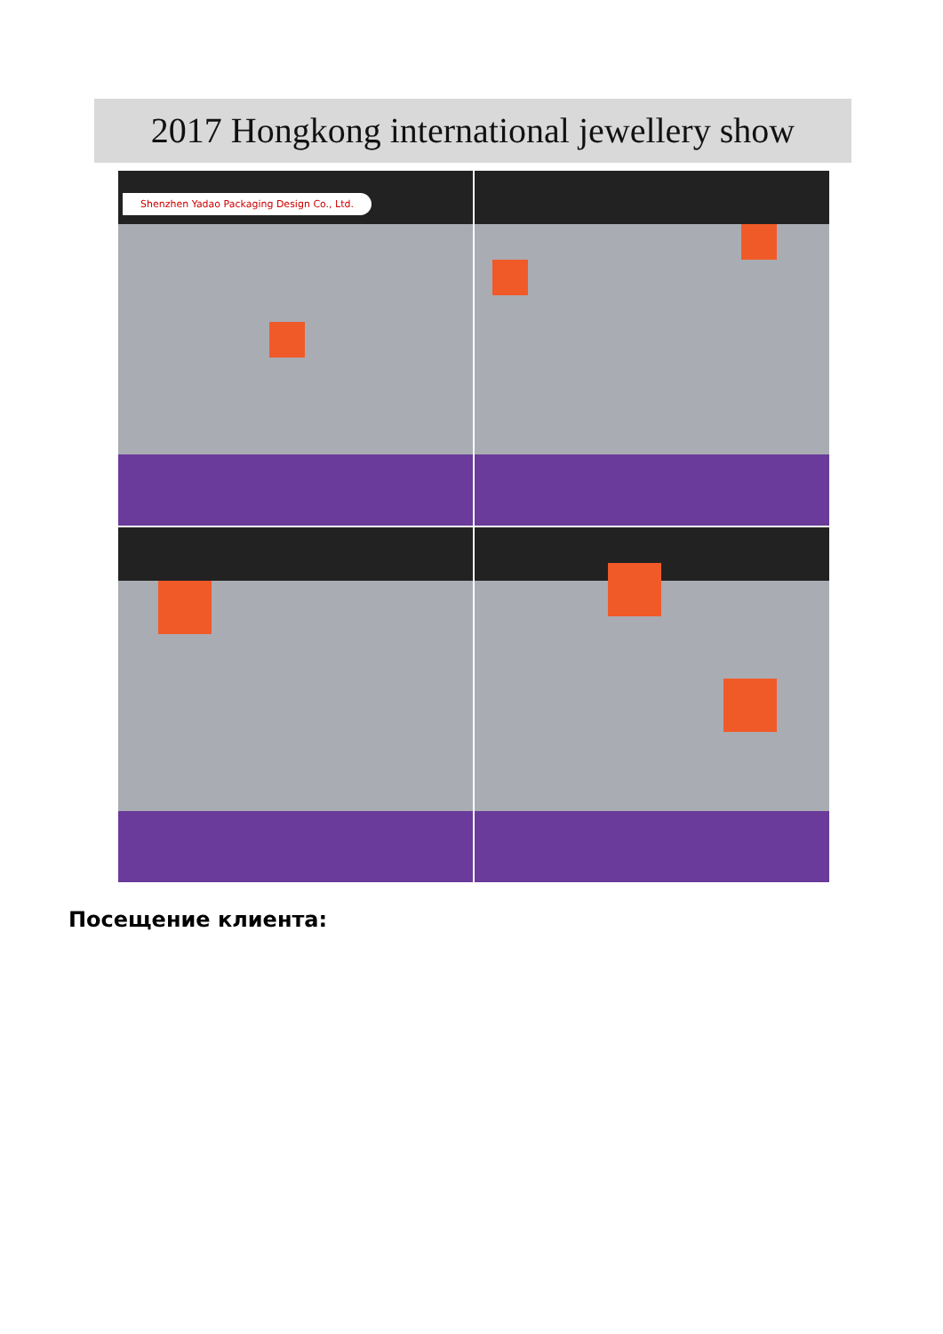2017 Hongkong international jewellery show
Shenzhen Yadao Packaging Design Co., Ltd.
Посещение клиента: